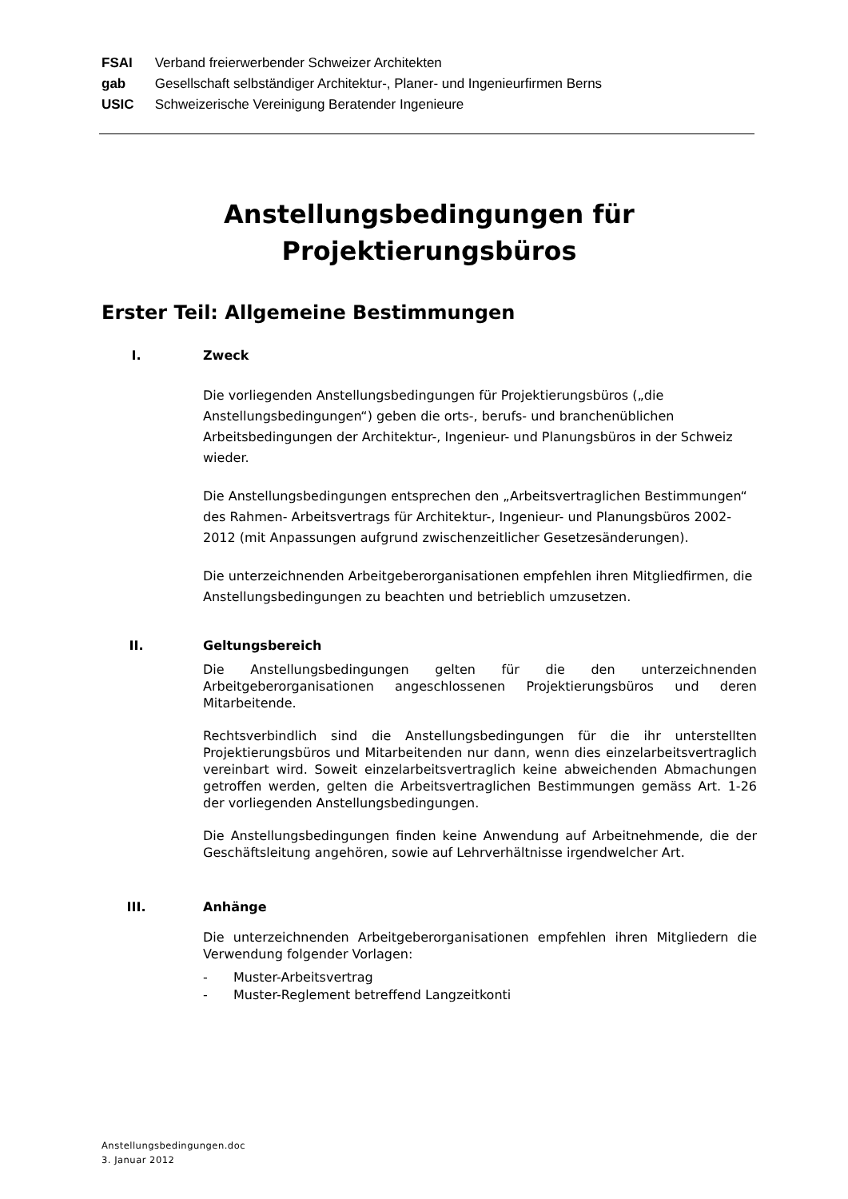FSAI Verband freierwerbender Schweizer Architekten
gab Gesellschaft selbständiger Architektur-, Planer- und Ingenieurfirmen Berns
USIC Schweizerische Vereinigung Beratender Ingenieure
Anstellungsbedingungen für
Projektierungsbüros
Erster Teil: Allgemeine Bestimmungen
I. Zweck
Die vorliegenden Anstellungsbedingungen für Projektierungsbüros („die Anstellungsbedingungen“) geben die orts-, berufs- und branchenüblichen Arbeitsbedingungen der Architektur-, Ingenieur- und Planungsbüros in der Schweiz wieder.
Die Anstellungsbedingungen entsprechen den „Arbeitsvertraglichen Bestimmungen“ des Rahmen- Arbeitsvertrags für Architektur-, Ingenieur- und Planungsbüros 2002-2012 (mit Anpassungen aufgrund zwischenzeitlicher Gesetzesänderungen).
Die unterzeichnenden Arbeitgeberorganisationen empfehlen ihren Mitgliedfirmen, die Anstellungsbedingungen zu beachten und betrieblich umzusetzen.
II. Geltungsbereich
Die Anstellungsbedingungen gelten für die den unterzeichnenden Arbeitgeberorganisationen angeschlossenen Projektierungsbüros und deren Mitarbeitende.
Rechtsverbindlich sind die Anstellungsbedingungen für die ihr unterstellten Projektierungsbüros und Mitarbeitenden nur dann, wenn dies einzelarbeitsvertraglich vereinbart wird. Soweit einzelarbeitsvertraglich keine abweichenden Abmachungen getroffen werden, gelten die Arbeitsvertraglichen Bestimmungen gemäss Art. 1-26 der vorliegenden Anstellungsbedingungen.
Die Anstellungsbedingungen finden keine Anwendung auf Arbeitnehmende, die der Geschäftsleitung angehören, sowie auf Lehrverhältnisse irgendwelcher Art.
III. Anhänge
Die unterzeichnenden Arbeitgeberorganisationen empfehlen ihren Mitgliedern die Verwendung folgender Vorlagen:
- Muster-Arbeitsvertrag
- Muster-Reglement betreffend Langzeitkonti
Anstellungsbedingungen.doc
3. Januar 2012